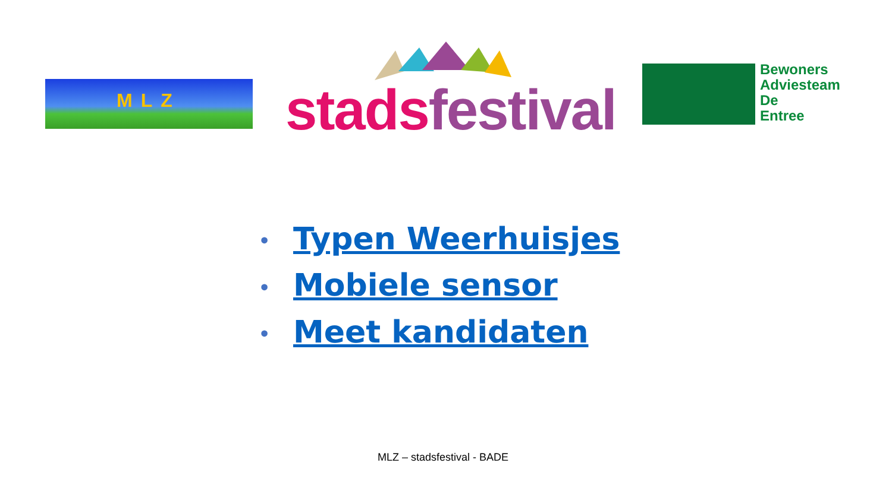MLZ stads festival
Bewoners
Adviesteam
De
Entree
• Typen Weerhuisjes
• Mobiele sensor
• Meet kandidaten
MLZ – stadsfestival - BADE